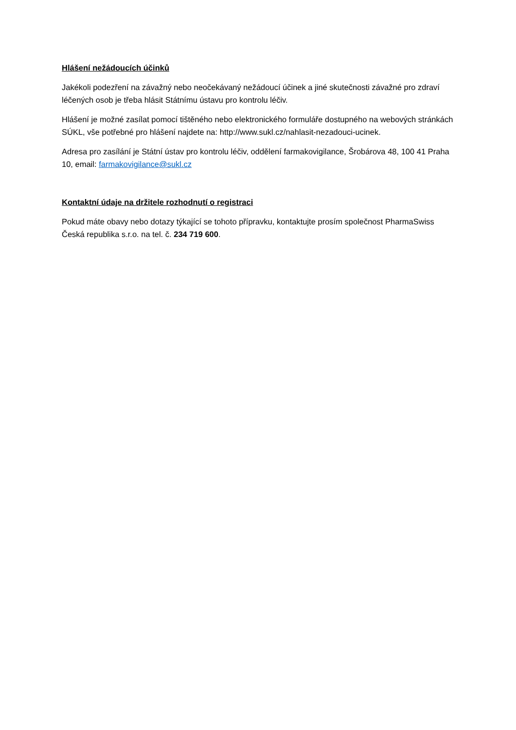Hlášení nežádoucích účinků
Jakékoli podezření na závažný nebo neočekávaný nežádoucí účinek a jiné skutečnosti závažné pro zdraví léčených osob je třeba hlásit Státnímu ústavu pro kontrolu léčiv.
Hlášení je možné zasílat pomocí tištěného nebo elektronického formuláře dostupného na webových stránkách SÚKL, vše potřebné pro hlášení najdete na: http://www.sukl.cz/nahlasit-nezadouci-ucinek.
Adresa pro zasílání je Státní ústav pro kontrolu léčiv, oddělení farmakovigilance, Šrobárova 48, 100 41 Praha 10, email: farmakovigilance@sukl.cz
Kontaktní údaje na držitele rozhodnutí o registraci
Pokud máte obavy nebo dotazy týkající se tohoto přípravku, kontaktujte prosím společnost PharmaSwiss Česká republika s.r.o. na tel. č. 234 719 600.